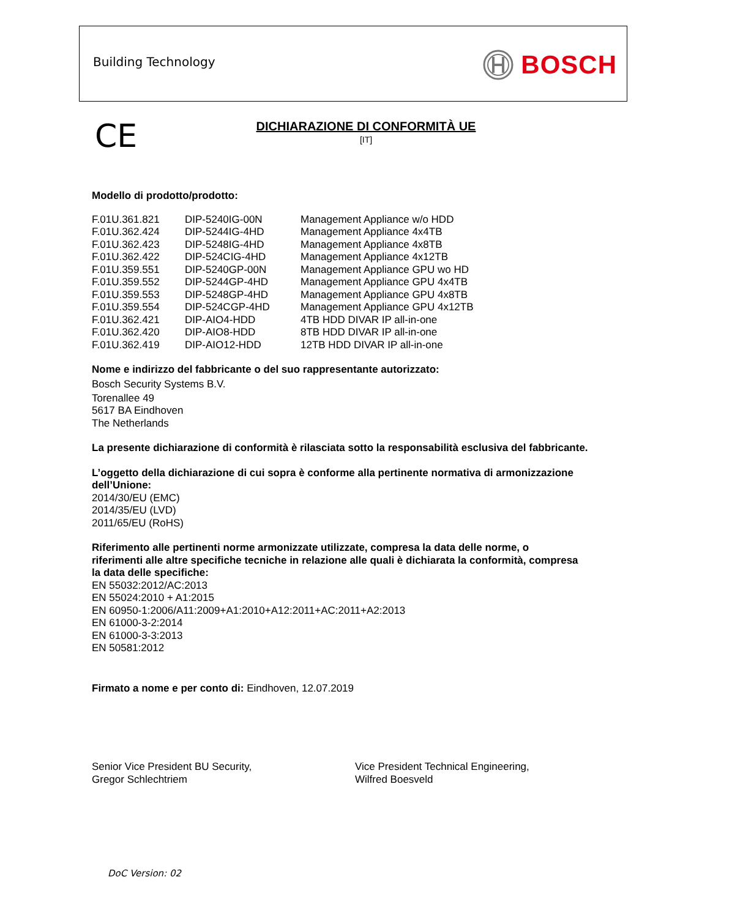Building Technology BOSCH
CE
DICHIARAZIONE DI CONFORMITÀ UE
[IT]
Modello di prodotto/prodotto:
| F.01U.361.821 | DIP-5240IG-00N | Management Appliance w/o HDD |
| F.01U.362.424 | DIP-5244IG-4HD | Management Appliance 4x4TB |
| F.01U.362.423 | DIP-5248IG-4HD | Management Appliance 4x8TB |
| F.01U.362.422 | DIP-524CIG-4HD | Management Appliance 4x12TB |
| F.01U.359.551 | DIP-5240GP-00N | Management Appliance GPU wo HD |
| F.01U.359.552 | DIP-5244GP-4HD | Management Appliance GPU 4x4TB |
| F.01U.359.553 | DIP-5248GP-4HD | Management Appliance GPU 4x8TB |
| F.01U.359.554 | DIP-524CGP-4HD | Management Appliance GPU 4x12TB |
| F.01U.362.421 | DIP-AIO4-HDD | 4TB HDD DIVAR IP all-in-one |
| F.01U.362.420 | DIP-AIO8-HDD | 8TB HDD DIVAR IP all-in-one |
| F.01U.362.419 | DIP-AIO12-HDD | 12TB HDD DIVAR IP all-in-one |
Nome e indirizzo del fabbricante o del suo rappresentante autorizzato:
Bosch Security Systems B.V.
Torenallee 49
5617 BA Eindhoven
The Netherlands
La presente dichiarazione di conformità è rilasciata sotto la responsabilità esclusiva del fabbricante.
L’oggetto della dichiarazione di cui sopra è conforme alla pertinente normativa di armonizzazione dell’Unione:
2014/30/EU (EMC)
2014/35/EU (LVD)
2011/65/EU (RoHS)
Riferimento alle pertinenti norme armonizzate utilizzate, compresa la data delle norme, o
riferimenti alle altre specifiche tecniche in relazione alle quali è dichiarata la conformità, compresa
la data delle specifiche:
EN 55032:2012/AC:2013
EN 55024:2010 + A1:2015
EN 60950-1:2006/A11:2009+A1:2010+A12:2011+AC:2011+A2:2013
EN 61000-3-2:2014
EN 61000-3-3:2013
EN 50581:2012
Firmato a nome e per conto di: Eindhoven, 12.07.2019
Senior Vice President BU Security,
Gregor Schlechtriem
Vice President Technical Engineering,
Wilfred Boesveld
DoC Version: 02